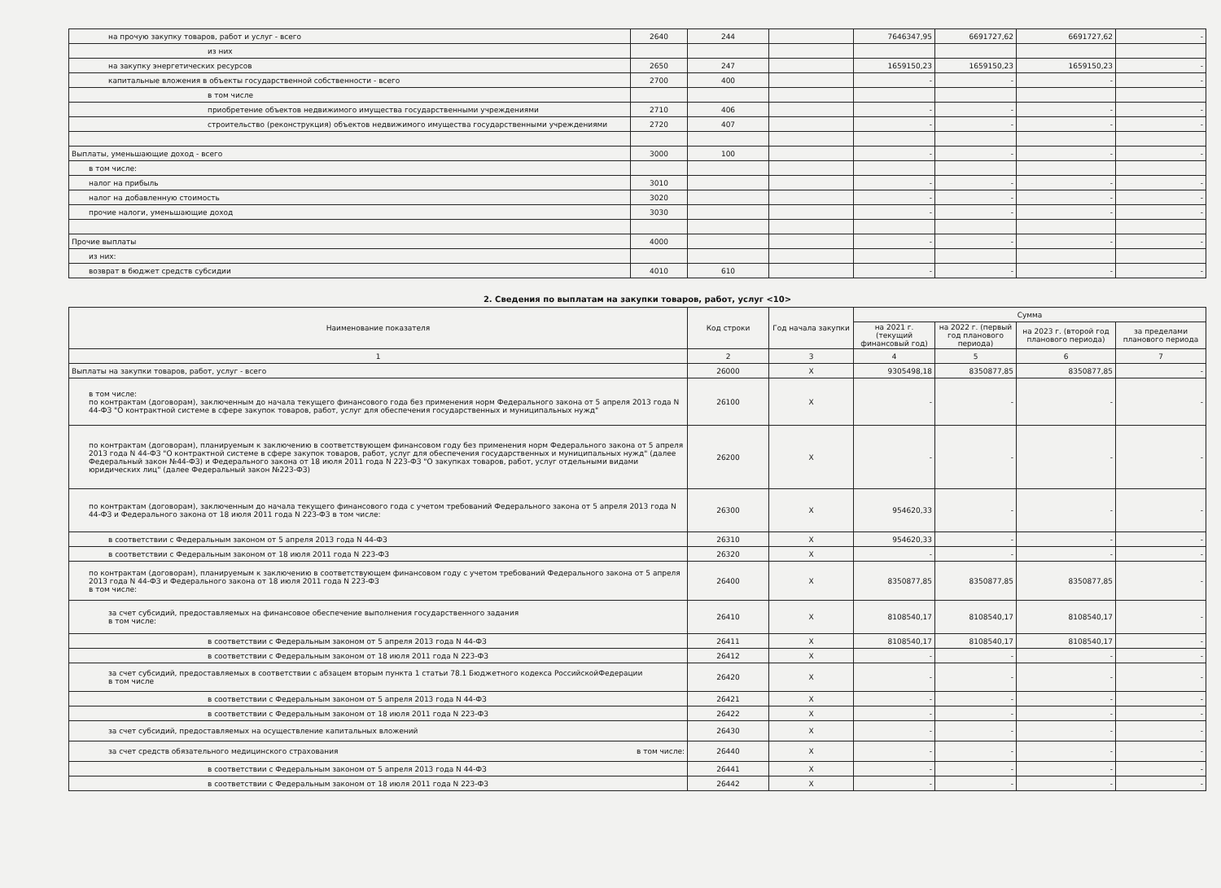| на прочую закупку товаров, работ и услуг - всего | 2640 | 244 | | 7646347,95 | 6691727,62 | 6691727,62 | - |
| из них | | | | | | | |
| на закупку энергетических ресурсов | 2650 | 247 | | 1659150,23 | 1659150,23 | 1659150,23 | - |
| капитальные вложения в объекты государственной собственности - всего | 2700 | 400 | | - | - | - | - |
| в том числе | | | | | | | |
| приобретение объектов недвижимого имущества государственными учреждениями | 2710 | 406 | | - | - | - | - |
| строительство (реконструкция) объектов недвижимого имущества государственными учреждениями | 2720 | 407 | | - | - | - | - |
| Выплаты, уменьшающие доход - всего | 3000 | 100 | | - | - | - | - |
| в том числе: | | | | | | | |
| налог на прибыль | 3010 | | | - | - | - | - |
| налог на добавленную стоимость | 3020 | | | - | - | - | - |
| прочие налоги, уменьшающие доход | 3030 | | | - | - | - | - |
| Прочие выплаты | 4000 | | | - | - | - | - |
| из них: | | | | | | | |
| возврат в бюджет средств субсидии | 4010 | 610 | | - | - | - | - |
2. Сведения по выплатам на закупки товаров, работ, услуг <10>
| Наименование показателя | Код строки | Год начала закупки | Сумма | | | |
| --- | --- | --- | --- | --- | --- | --- |
| | | | на 2021 г. (текущий финансовый год) | на 2022 г. (первый год планового периода) | на 2023 г. (второй год планового периода) | за пределами планового периода |
| 1 | 2 | 3 | 4 | 5 | 6 | 7 |
| Выплаты на закупки товаров, работ, услуг - всего | 26000 | X | 9305498,18 | 8350877,85 | 8350877,85 | - |
| в том числе: по контрактам (договорам), заключенным до начала текущего финансового года без применения норм Федерального закона от 5 апреля 2013 года N 44-ФЗ "О контрактной системе в сфере закупок товаров, работ, услуг для обеспечения государственных и муниципальных нужд" | 26100 | X | - | - | - | - |
| по контрактам (договорам), планируемым к заключению в соответствующем финансовом году без применения норм Федерального закона от 5 апреля 2013 года N 44-ФЗ "О контрактной системе в сфере закупок товаров, работ, услуг для обеспечения государственных и муниципальных нужд" (далее Федеральный закон №44-ФЗ) и Федерального закона от 18 июля 2011 года N 223-ФЗ "О закупках товаров, работ, услуг отдельными видами юридических лиц" (далее Федеральный закон №223-ФЗ) | 26200 | X | - | - | - | - |
| по контрактам (договорам), заключенным до начала текущего финансового года с учетом требований Федерального закона от 5 апреля 2013 года N 44-ФЗ и Федерального закона от 18 июля 2011 года N 223-ФЗ в том числе: | 26300 | X | 954620,33 | - | - | - |
| в соответствии с Федеральным законом от 5 апреля 2013 года N 44-ФЗ | 26310 | X | 954620,33 | - | - | - |
| в соответствии с Федеральным законом от 18 июля 2011 года N 223-ФЗ | 26320 | X | - | - | - | - |
| по контрактам (договорам), планируемым к заключению в соответствующем финансовом году с учетом требований Федерального закона от 5 апреля 2013 года N 44-ФЗ и Федерального закона от 18 июля 2011 года N 223-ФЗ в том числе: | 26400 | X | 8350877,85 | 8350877,85 | 8350877,85 | - |
| за счет субсидий, предоставляемых на финансовое обеспечение выполнения государственного задания в том числе: | 26410 | X | 8108540,17 | 8108540,17 | 8108540,17 | - |
| в соответствии с Федеральным законом от 5 апреля 2013 года N 44-ФЗ | 26411 | X | 8108540,17 | 8108540,17 | 8108540,17 | - |
| в соответствии с Федеральным законом от 18 июля 2011 года N 223-ФЗ | 26412 | X | - | - | - | - |
| за счет субсидий, предоставляемых в соответствии с абзацем вторым пункта 1 статьи 78.1 Бюджетного кодекса РоссийскойФедерации в том числе | 26420 | X | - | - | - | - |
| в соответствии с Федеральным законом от 5 апреля 2013 года N 44-ФЗ | 26421 | X | - | - | - | - |
| в соответствии с Федеральным законом от 18 июля 2011 года N 223-ФЗ | 26422 | X | - | - | - | - |
| за счет субсидий, предоставляемых на осуществление капитальных вложений | 26430 | X | - | - | - | - |
| за счет средств обязательного медицинского страхования в том числе: | 26440 | X | - | - | - | - |
| в соответствии с Федеральным законом от 5 апреля 2013 года N 44-ФЗ | 26441 | X | - | - | - | - |
| в соответствии с Федеральным законом от 18 июля 2011 года N 223-ФЗ | 26442 | X | - | - | - | - |